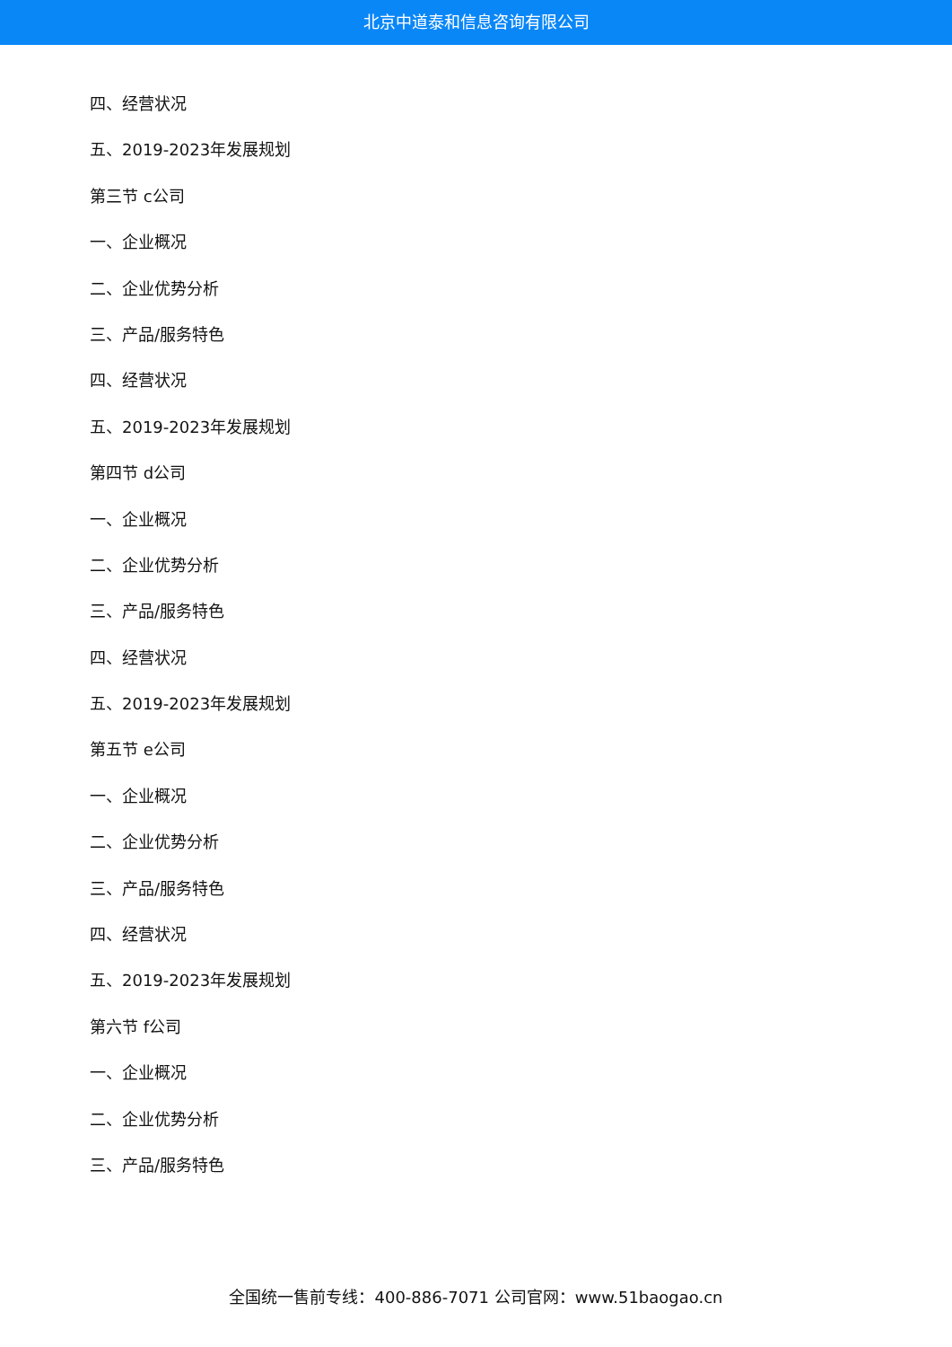北京中道泰和信息咨询有限公司
四、经营状况
五、2019-2023年发展规划
第三节 c公司
一、企业概况
二、企业优势分析
三、产品/服务特色
四、经营状况
五、2019-2023年发展规划
第四节 d公司
一、企业概况
二、企业优势分析
三、产品/服务特色
四、经营状况
五、2019-2023年发展规划
第五节 e公司
一、企业概况
二、企业优势分析
三、产品/服务特色
四、经营状况
五、2019-2023年发展规划
第六节 f公司
一、企业概况
二、企业优势分析
三、产品/服务特色
全国统一售前专线：400-886-7071 公司官网：www.51baogao.cn